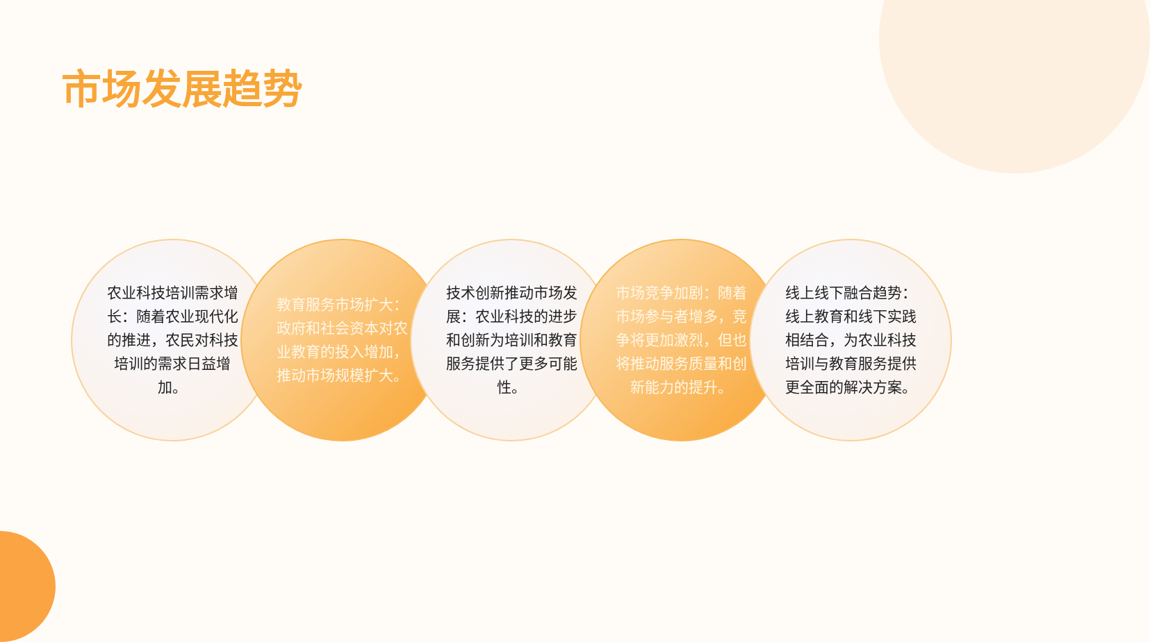市场发展趋势
农业科技培训需求增长：随着农业现代化的推进，农民对科技培训的需求日益增加。
教育服务市场扩大：政府和社会资本对农业教育的投入增加，推动市场规模扩大。
技术创新推动市场发展：农业科技的进步和创新为培训和教育服务提供了更多可能性。
市场竞争加剧：随着市场参与者增多，竞争将更加激烈，但也将推动服务质量和创新能力的提升。
线上线下融合趋势：线上教育和线下实践相结合，为农业科技培训与教育服务提供更全面的解决方案。